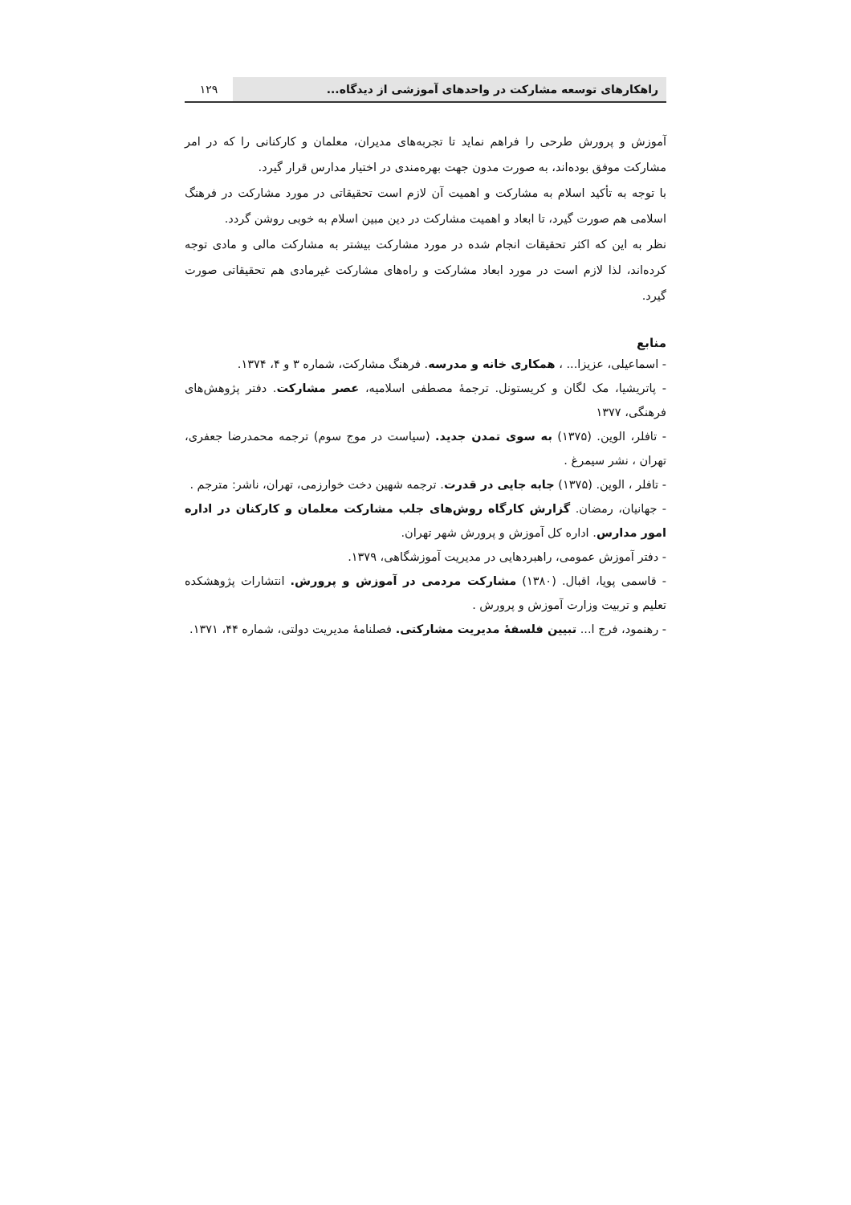راهکارهای توسعه مشارکت در واحدهای آموزشی از دیدگاه...
۱۲۹
آموزش و پرورش طرحی را فراهم نماید تا تجربه‌های مدیران، معلمان و کارکنانی را که در امر مشارکت موفق بوده‌اند، به صورت مدون جهت بهره‌مندی در اختیار مدارس قرار گیرد.
با توجه به تأکید اسلام به مشارکت و اهمیت آن لازم است تحقیقاتی در مورد مشارکت در فرهنگ اسلامی هم صورت گیرد، تا ابعاد و اهمیت مشارکت در دین مبین اسلام به خوبی روشن گردد.
نظر به این که اکثر تحقیقات انجام شده در مورد مشارکت بیشتر به مشارکت مالی و مادی توجه کرده‌اند، لذا لازم است در مورد ابعاد مشارکت و راه‌های مشارکت غیرمادی هم تحقیقاتی صورت گیرد.
منابع
- اسماعیلی، عزیزا... ، همکاری خانه و مدرسه. فرهنگ مشارکت، شماره ۳ و ۴، ۱۳۷۴.
- پاتریشیا، مک لگان و کریستونل. ترجمهٔ مصطفی اسلامیه، عصر مشارکت. دفتر پژوهش‌های فرهنگی، ۱۳۷۷
- تافلر، الوین. (۱۳۷۵) به سوی تمدن جدید. (سیاست در موج سوم) ترجمه محمدرضا جعفری، تهران ، نشر سیمرغ .
- تافلر ، الوین. (۱۳۷۵) جابه جایی در قدرت. ترجمه شهین دخت خوارزمی، تهران، ناشر: مترجم .
- جهانیان، رمضان. گزارش کارگاه روش‌های جلب مشارکت معلمان و کارکنان در اداره امور مدارس. اداره کل آموزش و پرورش شهر تهران.
- دفتر آموزش عمومی، راهبردهایی در مدیریت آموزشگاهی، ۱۳۷۹.
- قاسمی پویا، اقبال. (۱۳۸۰) مشارکت مردمی در آموزش و پرورش. انتشارات پژوهشکده تعلیم و تربیت وزارت آموزش و پرورش .
- رهنمود، فرج ا... تبیین فلسفهٔ مدیریت مشارکتی. فصلنامهٔ مدیریت دولتی، شماره ۴۴، ۱۳۷۱.